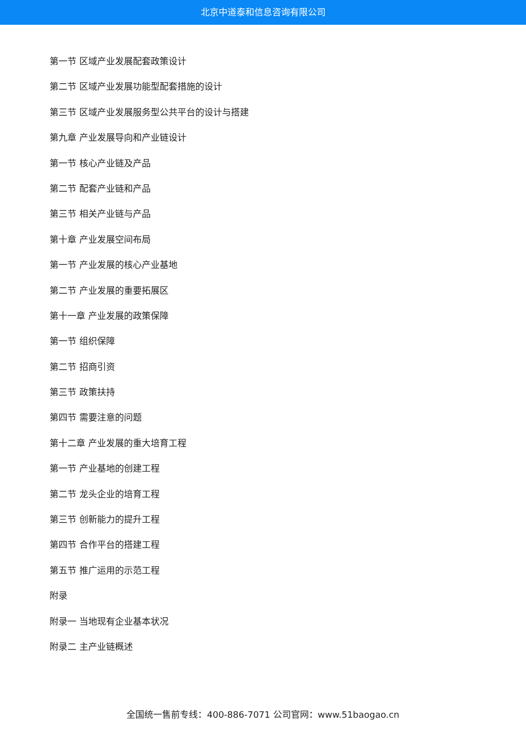北京中道泰和信息咨询有限公司
第一节 区域产业发展配套政策设计
第二节 区域产业发展功能型配套措施的设计
第三节 区域产业发展服务型公共平台的设计与搭建
第九章 产业发展导向和产业链设计
第一节 核心产业链及产品
第二节 配套产业链和产品
第三节 相关产业链与产品
第十章 产业发展空间布局
第一节 产业发展的核心产业基地
第二节 产业发展的重要拓展区
第十一章 产业发展的政策保障
第一节 组织保障
第二节 招商引资
第三节 政策扶持
第四节 需要注意的问题
第十二章 产业发展的重大培育工程
第一节 产业基地的创建工程
第二节 龙头企业的培育工程
第三节 创新能力的提升工程
第四节 合作平台的搭建工程
第五节 推广运用的示范工程
附录
附录一 当地现有企业基本状况
附录二 主产业链概述
全国统一售前专线：400-886-7071 公司官网：www.51baogao.cn